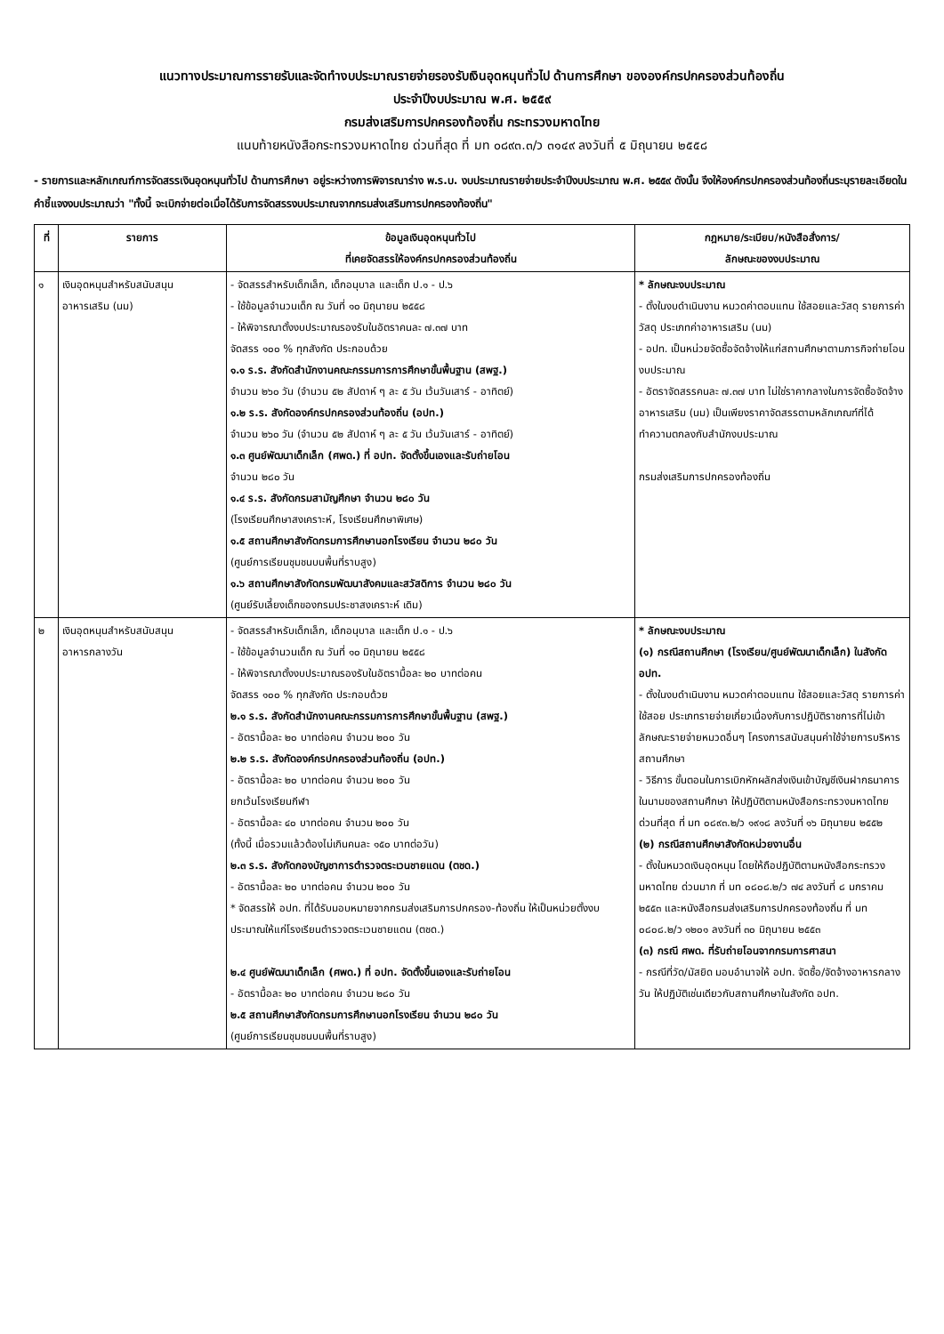แนวทางประมาณการรายรับและจัดทำงบประมาณรายจ่ายรองรับเงินอุดหนุนทั่วไป ด้านการศึกษา ขององค์กรปกครองส่วนท้องถิ่น
ประจำปีงบประมาณ พ.ศ. ๒๕๕๙
กรมส่งเสริมการปกครองท้องถิ่น กระทรวงมหาดไทย
แนบท้ายหนังสือกระทรวงมหาดไทย ด่วนที่สุด ที่ มท ๐๘๙๓.๓/ว ๓๑๔๙ ลงวันที่ ๕ มิถุนายน ๒๕๕๘
- รายการและหลักเกณฑ์การจัดสรรเงินอุดหนุนทั่วไป ด้านการศึกษา อยู่ระหว่างการพิจารณาร่าง พ.ร.บ. งบประมาณรายจ่ายประจำปีงบประมาณ พ.ศ. ๒๕๕๙ ดังนั้น จึงให้องค์กรปกครองส่วนท้องถิ่นระบุรายละเอียดในคำชี้แจงงบประมาณว่า "ทั้งนี้ จะเบิกจ่ายต่อเมื่อได้รับการจัดสรรงบประมาณจากกรมส่งเสริมการปกครองท้องถิ่น"
| ที่ | รายการ | ข้อมูลเงินอุดหนุนทั่วไป ที่เคยจัดสรรให้องค์กรปกครองส่วนท้องถิ่น | กฎหมาย/ระเบียบ/หนังสือสั่งการ/ ลักษณะของงบประมาณ |
| --- | --- | --- | --- |
| ๑ | เงินอุดหนุนสำหรับสนับสนุน อาหารเสริม (นม) | - จัดสรรสำหรับเด็กเล็ก, เด็กอนุบาล และเด็ก ป.๑ - ป.๖ - ใช้ข้อมูลจำนวนเด็ก ณ วันที่ ๑๐ มิถุนายน ๒๕๕๘ - ให้พิจารณาตั้งงบประมาณรองรับในอัตราคนละ ๗.๓๗ บาท จัดสรร ๑๐๐ % ทุกสังกัด ประกอบด้วย ๑.๑ ร.ร. สังกัดสำนักงานคณะกรรมการการศึกษาขั้นพื้นฐาน (สพฐ.) จำนวน ๒๖๐ วัน (จำนวน ๕๒ สัปดาห์ ๆ ละ ๕ วัน เว้นวันเสาร์ - อาทิตย์) ๑.๒ ร.ร. สังกัดองค์กรปกครองส่วนท้องถิ่น (อปท.) จำนวน ๒๖๐ วัน (จำนวน ๕๒ สัปดาห์ ๆ ละ ๕ วัน เว้นวันเสาร์ - อาทิตย์) ๑.๓ ศูนย์พัฒนาเด็กเล็ก (ศพด.) ที่ อปท. จัดตั้งขึ้นเองและรับถ่ายโอน จำนวน ๒๘๐ วัน ๑.๔ ร.ร. สังกัดกรมสามัญศึกษา จำนวน ๒๘๐ วัน (โรงเรียนศึกษาสงเคราะห์, โรงเรียนศึกษาพิเศษ) ๑.๕ สถานศึกษาสังกัดกรมการศึกษานอกโรงเรียน จำนวน ๒๘๐ วัน (ศูนย์การเรียนชุมชนบนพื้นที่ราบสูง) ๑.๖ สถานศึกษาสังกัดกรมพัฒนาสังคมและสวัสดิการ จำนวน ๒๘๐ วัน (ศูนย์รับเลี้ยงเด็กของกรมประชาสงเคราะห์ เดิม) | * ลักษณะงบประมาณ - ตั้งในงบดำเนินงาน หมวดค่าตอบแทน ใช้สอยและวัสดุ รายการค่าวัสดุ ประเภทค่าอาหารเสริม (นม) - อปท. เป็นหน่วยจัดซื้อจัดจ้างให้แก่สถานศึกษาตามภารกิจถ่ายโอนงบประมาณ - อัตราจัดสรรคนละ ๗.๓๗ บาท ไม่ใช่ราคากลางในการจัดซื้อจัดจ้างอาหารเสริม (นม) เป็นเพียงราคาจัดสรรตามหลักเกณฑ์ที่ได้ทำความตกลงกับสำนักงบประมาณ กรมส่งเสริมการปกครองท้องถิ่น |
| ๒ | เงินอุดหนุนสำหรับสนับสนุน อาหารกลางวัน | - จัดสรรสำหรับเด็กเล็ก, เด็กอนุบาล และเด็ก ป.๑ - ป.๖ - ใช้ข้อมูลจำนวนเด็ก ณ วันที่ ๑๐ มิถุนายน ๒๕๕๘ - ให้พิจารณาตั้งงบประมาณรองรับในอัตรามื้อละ ๒๐ บาทต่อคน จัดสรร ๑๐๐ % ทุกสังกัด ประกอบด้วย ๒.๑ ร.ร. สังกัดสำนักงานคณะกรรมการการศึกษาขั้นพื้นฐาน (สพฐ.) - อัตรามื้อละ ๒๐ บาทต่อคน จำนวน ๒๐๐ วัน ๒.๒ ร.ร. สังกัดองค์กรปกครองส่วนท้องถิ่น (อปท.) - อัตรามื้อละ ๒๐ บาทต่อคน จำนวน ๒๐๐ วัน ยกเว้นโรงเรียนกีฬา - อัตรามื้อละ ๔๐ บาทต่อคน จำนวน ๒๐๐ วัน (ทั้งนี้ เมื่อรวมแล้วต้องไม่เกินคนละ ๑๕๐ บาทต่อวัน) ๒.๓ ร.ร. สังกัดกองบัญชาการตำรวจตระเวนชายแดน (ตชด.) - อัตรามื้อละ ๒๐ บาทต่อคน จำนวน ๒๐๐ วัน * จัดสรรให้ อปท. ที่ได้รับมอบหมายจากกรมส่งเสริมการปกครอง-ท้องถิ่น ให้เป็นหน่วยตั้งงบประมาณให้แก่โรงเรียนตำรวจตระเวนชายแดน (ตชด.) ๒.๔ ศูนย์พัฒนาเด็กเล็ก (ศพด.) ที่ อปท. จัดตั้งขึ้นเองและรับถ่ายโอน - อัตรามื้อละ ๒๐ บาทต่อคน จำนวน ๒๘๐ วัน ๒.๕ สถานศึกษาสังกัดกรมการศึกษานอกโรงเรียน จำนวน ๒๘๐ วัน (ศูนย์การเรียนชุมชนบนพื้นที่ราบสูง) | * ลักษณะงบประมาณ (๑) กรณีสถานศึกษา (โรงเรียน/ศูนย์พัฒนาเด็กเล็ก) ในสังกัด อปท. - ตั้งในงบดำเนินงาน หมวดค่าตอบแทน ใช้สอยและวัสดุ รายการค่าใช้สอย ประเภทรายจ่ายเกี่ยวเนื่องกับการปฏิบัติราชการที่ไม่เข้าลักษณะรายจ่ายหมวดอื่นๆ โครงการสนับสนุนค่าใช้จ่ายการบริหารสถานศึกษา - วิธีการ ขั้นตอนในการเบิกหักผลักส่งเงินเข้าบัญชีเงินฝากธนาคารในนามของสถานศึกษา ให้ปฏิบัติตามหนังสือกระทรวงมหาดไทย ด่วนที่สุด ที่ มท ๐๘๙๓.๒/ว ๑๙๑๘ ลงวันที่ ๑๖ มิถุนายน ๒๕๕๒ (๒) กรณีสถานศึกษาสังกัดหน่วยงานอื่น - ตั้งในหมวดเงินอุดหนุน โดยให้ถือปฏิบัติตามหนังสือกระทรวงมหาดไทย ด่วนมาก ที่ มท ๐๘๐๘.๒/ว ๗๔ ลงวันที่ ๘ มกราคม ๒๕๕๓ และหนังสือกรมส่งเสริมการปกครองท้องถิ่น ที่ มท ๐๘๐๘.๒/ว ๑๒๐๑ ลงวันที่ ๓๐ มิถุนายน ๒๕๕๓ (๓) กรณี ศพด. ที่รับถ่ายโอนจากกรมการศาสนา - กรณีที่วัด/มัสยิด มอบอำนาจให้ อปท. จัดซื้อ/จัดจ้างอาหารกลางวัน ให้ปฏิบัติเช่นเดียวกับสถานศึกษาในสังกัด อปท. |